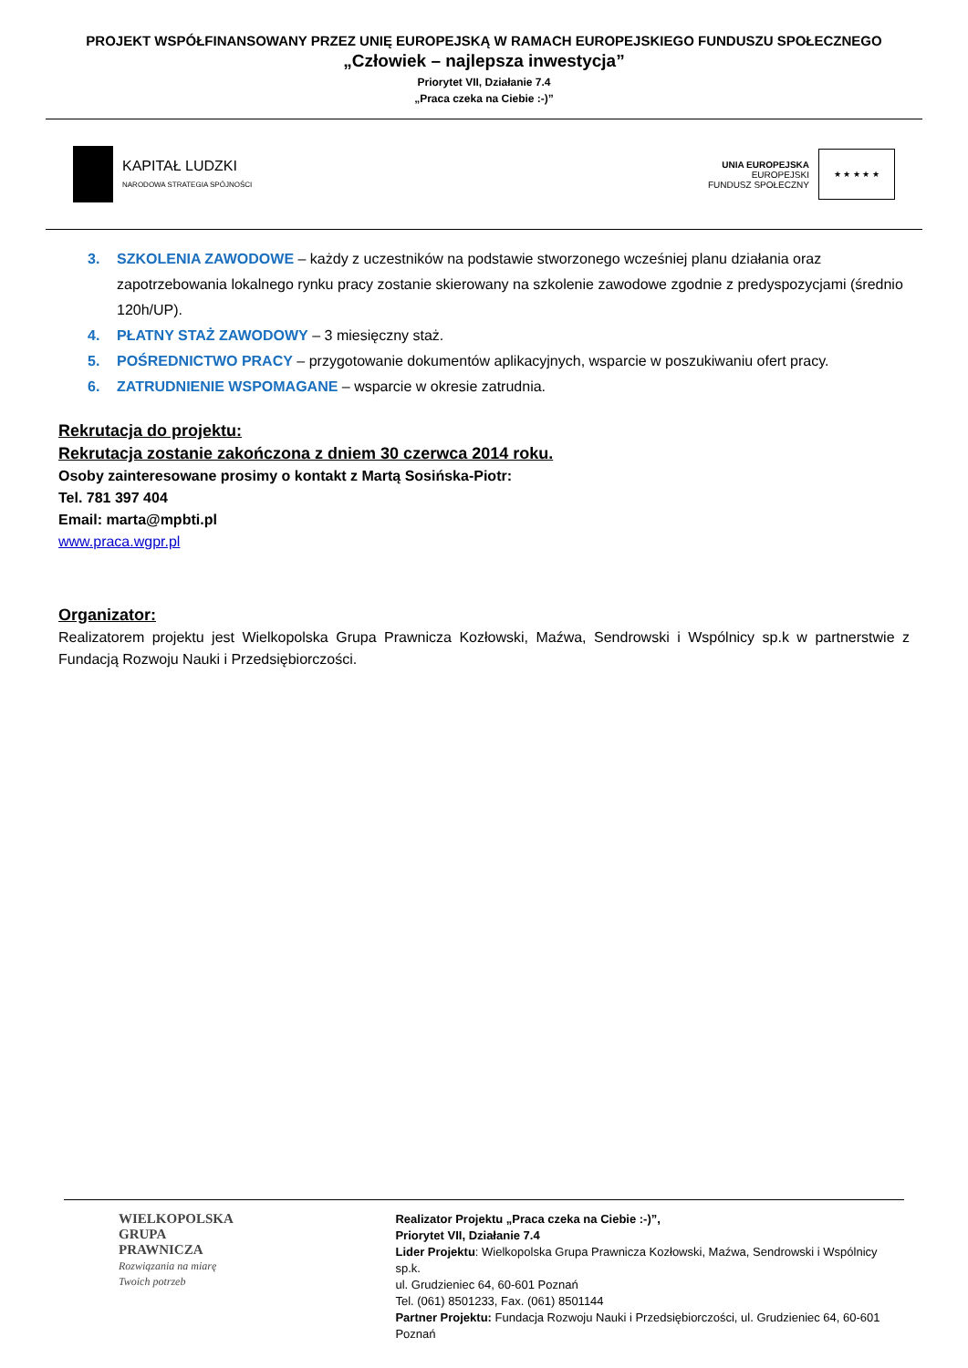PROJEKT WSPÓŁFINANSOWANY PRZEZ UNIĘ EUROPEJSKĄ W RAMACH EUROPEJSKIEGO FUNDUSZU SPOŁECZNEGO
„Człowiek – najlepsza inwestycja”
Priorytet VII, Działanie 7.4
„Praca czeka na Ciebie :-)”
KAPITAŁ LUDZKI
NARODOWA STRATEGIA SPÓJNOŚCI
UNIA EUROPEJSKA
EUROPEJSKI
FUNDUSZ SPOŁECZNY
★ ★ ★ ★ ★
3. SZKOLENIA ZAWODOWE – każdy z uczestników na podstawie stworzonego wcześniej planu działania oraz zapotrzebowania lokalnego rynku pracy zostanie skierowany na szkolenie zawodowe zgodnie z predyspozycjami (średnio 120h/UP).
4. PŁATNY STAŻ ZAWODOWY – 3 miesięczny staż.
5. POŚREDNICTWO PRACY – przygotowanie dokumentów aplikacyjnych, wsparcie w poszukiwaniu ofert pracy.
6. ZATRUDNIENIE WSPOMAGANE – wsparcie w okresie zatrudnia.
Rekrutacja do projektu:
Rekrutacja zostanie zakończona z dniem 30 czerwca 2014 roku.
Osoby zainteresowane prosimy o kontakt z Martą Sosińska-Piotr:
Tel. 781 397 404
Email: marta@mpbti.pl
www.praca.wgpr.pl
Organizator:
Realizatorem projektu jest Wielkopolska Grupa Prawnicza Kozłowski, Maźwa, Sendrowski i Wspólnicy sp.k w partnerstwie z Fundacją Rozwoju Nauki i Przedsiębiorczości.
WIELKOPOLSKA
GRUPA
PRAWNICZA
Rozwiązania na miarę
Twoich potrzeb
Realizator Projektu „Praca czeka na Ciebie :-)”,
Priorytet VII, Działanie 7.4
Lider Projektu: Wielkopolska Grupa Prawnicza Kozłowski, Maźwa, Sendrowski i Wspólnicy sp.k.
ul. Grudzieniec 64, 60-601 Poznań
Tel. (061) 8501233, Fax. (061) 8501144
Partner Projektu: Fundacja Rozwoju Nauki i Przedsiębiorczości, ul. Grudzieniec 64, 60-601 Poznań